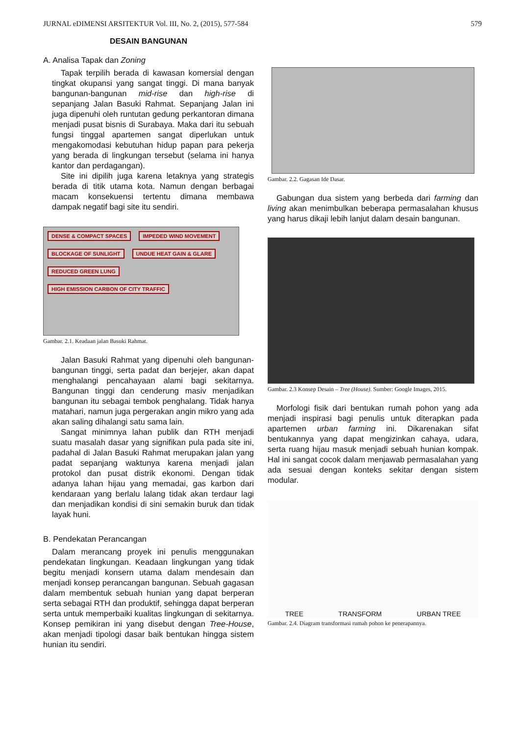JURNAL eDIMENSI ARSITEKTUR Vol. III, No. 2, (2015), 577-584 579
DESAIN BANGUNAN
A. Analisa Tapak dan Zoning
Tapak terpilih berada di kawasan komersial dengan tingkat okupansi yang sangat tinggi. Di mana banyak bangunan-bangunan mid-rise dan high-rise di sepanjang Jalan Basuki Rahmat. Sepanjang Jalan ini juga dipenuhi oleh runtutan gedung perkantoran dimana menjadi pusat bisnis di Surabaya. Maka dari itu sebuah fungsi tinggal apartemen sangat diperlukan untuk mengakomodasi kebutuhan hidup papan para pekerja yang berada di lingkungan tersebut (selama ini hanya kantor dan perdagangan).
Site ini dipilih juga karena letaknya yang strategis berada di titik utama kota. Namun dengan berbagai macam konsekuensi tertentu dimana membawa dampak negatif bagi site itu sendiri.
DENSE & COMPACT SPACES IMPEDED WIND MOVEMENT BLOCKAGE OF SUNLIGHT UNDUE HEAT GAIN & GLARE REDUCED GREEN LUNG HIGH EMISSION CARBON OF CITY TRAFFIC
Gambar. 2.1. Keadaan jalan Basuki Rahmat.
Jalan Basuki Rahmat yang dipenuhi oleh bangunan-bangunan tinggi, serta padat dan berjejer, akan dapat menghalangi pencahayaan alami bagi sekitarnya. Bangunan tinggi dan cenderung masiv menjadikan bangunan itu sebagai tembok penghalang. Tidak hanya matahari, namun juga pergerakan angin mikro yang ada akan saling dihalangi satu sama lain.
Sangat minimnya lahan publik dan RTH menjadi suatu masalah dasar yang signifikan pula pada site ini, padahal di Jalan Basuki Rahmat merupakan jalan yang padat sepanjang waktunya karena menjadi jalan protokol dan pusat distrik ekonomi. Dengan tidak adanya lahan hijau yang memadai, gas karbon dari kendaraan yang berlalu lalang tidak akan terdaur lagi dan menjadikan kondisi di sini semakin buruk dan tidak layak huni.
B. Pendekatan Perancangan
Dalam merancang proyek ini penulis menggunakan pendekatan lingkungan. Keadaan lingkungan yang tidak begitu menjadi konsern utama dalam mendesain dan menjadi konsep perancangan bangunan. Sebuah gagasan dalam membentuk sebuah hunian yang dapat berperan serta sebagai RTH dan produktif, sehingga dapat berperan serta untuk memperbaiki kualitas lingkungan di sekitarnya. Konsep pemikiran ini yang disebut dengan Tree-House, akan menjadi tipologi dasar baik bentukan hingga sistem hunian itu sendiri.
Gambar. 2.2. Gagasan Ide Dasar.
Gabungan dua sistem yang berbeda dari farming dan living akan menimbulkan beberapa permasalahan khusus yang harus dikaji lebih lanjut dalam desain bangunan.
Gambar. 2.3 Konsep Desain – Tree (House). Sumber: Google Images, 2015.
Morfologi fisik dari bentukan rumah pohon yang ada menjadi inspirasi bagi penulis untuk diterapkan pada apartemen urban farming ini. Dikarenakan sifat bentukannya yang dapat mengizinkan cahaya, udara, serta ruang hijau masuk menjadi sebuah hunian kompak. Hal ini sangat cocok dalam menjawab permasalahan yang ada sesuai dengan konteks sekitar dengan sistem modular.
TREE TRANSFORM URBAN TREE
Gambar. 2.4. Diagram transformasi rumah pohon ke penerapannya.